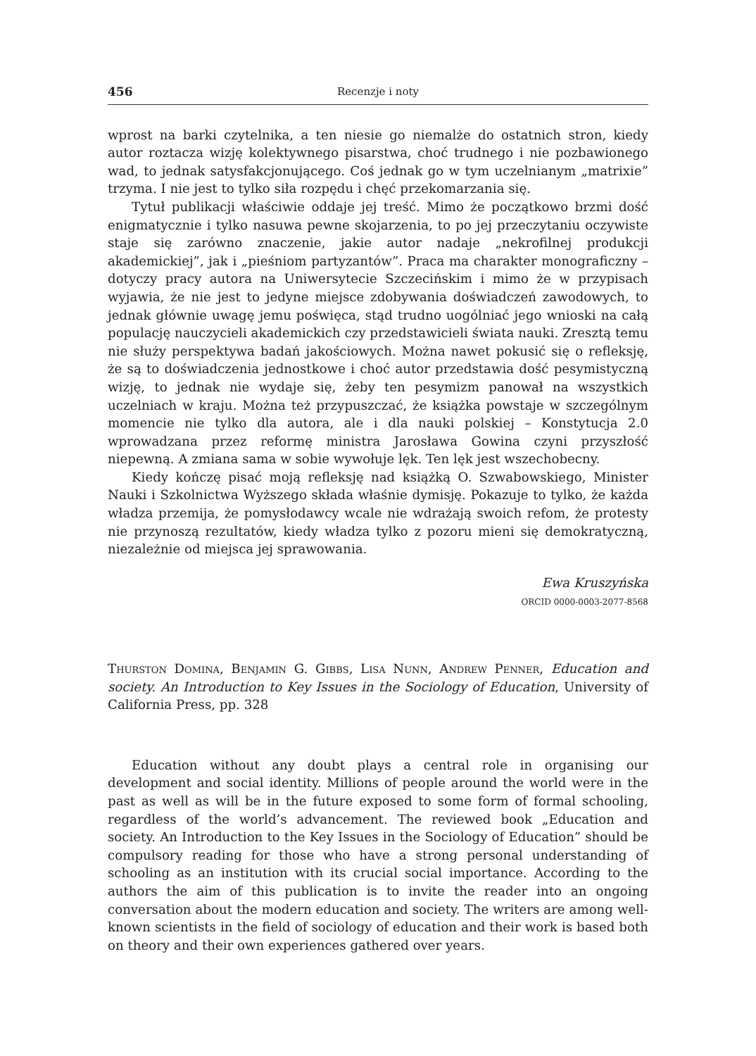456 Recenzje i noty
wprost na barki czytelnika, a ten niesie go niemalże do ostatnich stron, kiedy autor roztacza wizję kolektywnego pisarstwa, choć trudnego i nie pozbawionego wad, to jednak satysfakcjonującego. Coś jednak go w tym uczelnianym „matrixie” trzyma. I nie jest to tylko siła rozpędu i chęć przekomarzania się.
Tytuł publikacji właściwie oddaje jej treść. Mimo że początkowo brzmi dość enigmatycznie i tylko nasuwa pewne skojarzenia, to po jej przeczytaniu oczywiste staje się zarówno znaczenie, jakie autor nadaje „nekrofilnej produkcji akademickiej”, jak i „pieśniom partyzantów”. Praca ma charakter monograficzny – dotyczy pracy autora na Uniwersytecie Szczecińskim i mimo że w przypisach wyjawia, że nie jest to jedyne miejsce zdobywania doświadczeń zawodowych, to jednak głównie uwagę jemu poświęca, stąd trudno uogólniać jego wnioski na całą populację nauczycieli akademickich czy przedstawicieli świata nauki. Zresztą temu nie służy perspektywa badań jakościowych. Można nawet pokusić się o refleksję, że są to doświadczenia jednostkowe i choć autor przedstawia dość pesymistyczną wizję, to jednak nie wydaje się, żeby ten pesymizm panował na wszystkich uczelniach w kraju. Można też przypuszczać, że książka powstaje w szczególnym momencie nie tylko dla autora, ale i dla nauki polskiej – Konstytucja 2.0 wprowadzana przez reformę ministra Jarosława Gowina czyni przyszłość niepewną. A zmiana sama w sobie wywołuje lęk. Ten lęk jest wszechobecny.
Kiedy kończę pisać moją refleksję nad książką O. Szwabowskiego, Minister Nauki i Szkolnictwa Wyższego składa właśnie dymisję. Pokazuje to tylko, że każda władza przemija, że pomysłodawcy wcale nie wdrażają swoich refom, że protesty nie przynoszą rezultatów, kiedy władza tylko z pozoru mieni się demokratyczną, niezależnie od miejsca jej sprawowania.
Ewa Kruszyńska
ORCID 0000-0003-2077-8568
Thurston Domina, Benjamin G. Gibbs, Lisa Nunn, Andrew Penner, Education and society. An Introduction to Key Issues in the Sociology of Education, University of California Press, pp. 328
Education without any doubt plays a central role in organising our development and social identity. Millions of people around the world were in the past as well as will be in the future exposed to some form of formal schooling, regardless of the world’s advancement. The reviewed book „Education and society. An Introduction to the Key Issues in the Sociology of Education” should be compulsory reading for those who have a strong personal understanding of schooling as an institution with its crucial social importance. According to the authors the aim of this publication is to invite the reader into an ongoing conversation about the modern education and society. The writers are among well-known scientists in the field of sociology of education and their work is based both on theory and their own experiences gathered over years.